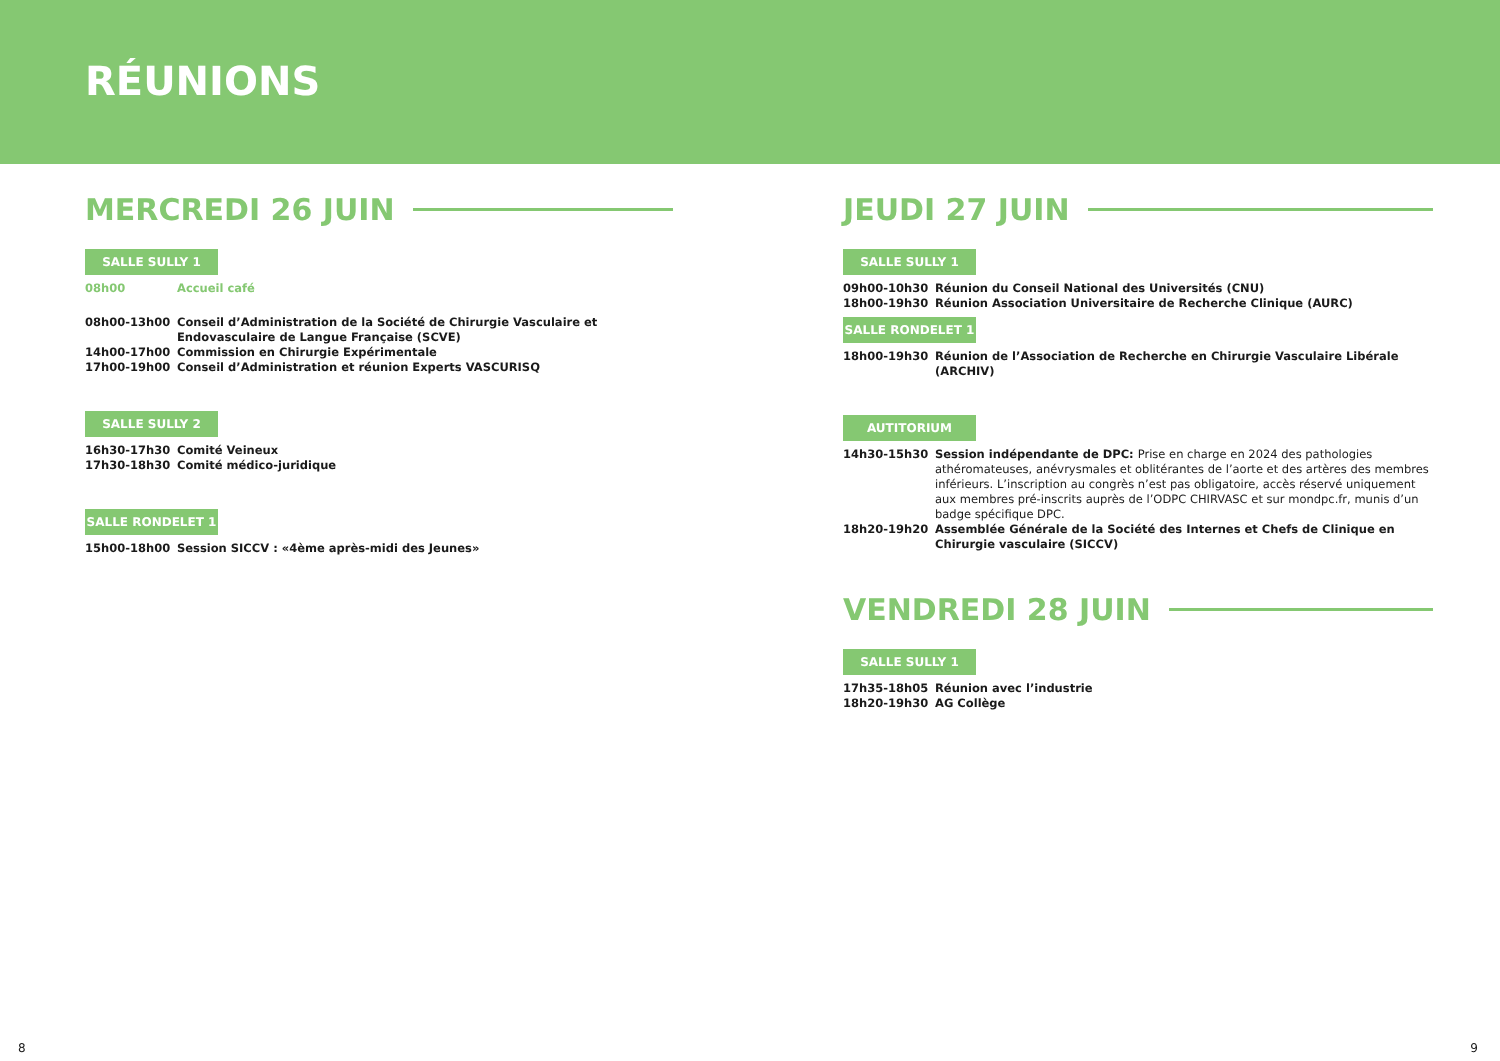RÉUNIONS
MERCREDI 26 JUIN
SALLE SULLY 1
08h00 Accueil café
08h00-13h00 Conseil d’Administration de la Société de Chirurgie Vasculaire et Endovasculaire de Langue Française (SCVE)
14h00-17h00 Commission en Chirurgie Expérimentale
17h00-19h00 Conseil d’Administration et réunion Experts VASCURISQ
SALLE SULLY 2
16h30-17h30 Comité Veineux
17h30-18h30 Comité médico-juridique
SALLE RONDELET 1
15h00-18h00 Session SICCV : «4ème après-midi des Jeunes»
JEUDI 27 JUIN
SALLE SULLY 1
09h00-10h30 Réunion du Conseil National des Universités (CNU)
18h00-19h30 Réunion Association Universitaire de Recherche Clinique (AURC)
SALLE RONDELET 1
18h00-19h30 Réunion de l’Association de Recherche en Chirurgie Vasculaire Libérale (ARCHIV)
AUTITORIUM
14h30-15h30 Session indépendante de DPC: Prise en charge en 2024 des pathologies athéromateuses, anévrysmales et oblitérantes de l’aorte et des artères des membres inférieurs. L’inscription au congrès n’est pas obligatoire, accès réservé uniquement aux membres pré-inscrits auprès de l’ODPC CHIRVASC et sur mondpc.fr, munis d’un badge spécifique DPC.
18h20-19h20 Assemblée Générale de la Société des Internes et Chefs de Clinique en Chirurgie vasculaire (SICCV)
VENDREDI 28 JUIN
SALLE SULLY 1
17h35-18h05 Réunion avec l’industrie
18h20-19h30 AG Collège
8 9